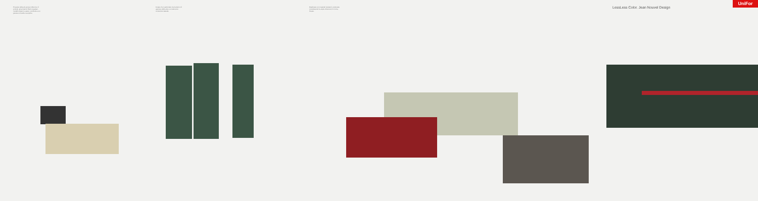Proposte della più ampia collezione di prodotti, gli armadi di Pedro Guadam, modello sistemi e pareti, contribuite a un pensiero di facile e semplice.
Dotate di un particolare meccanismo di apertura delle ante e un elemento contenitore laterale.
Realizzate con materiali resistenti, strutturate considerando le ampie dimensioni in forma lineare.
LessLess Color. Jean Nouvel Design
UniFor